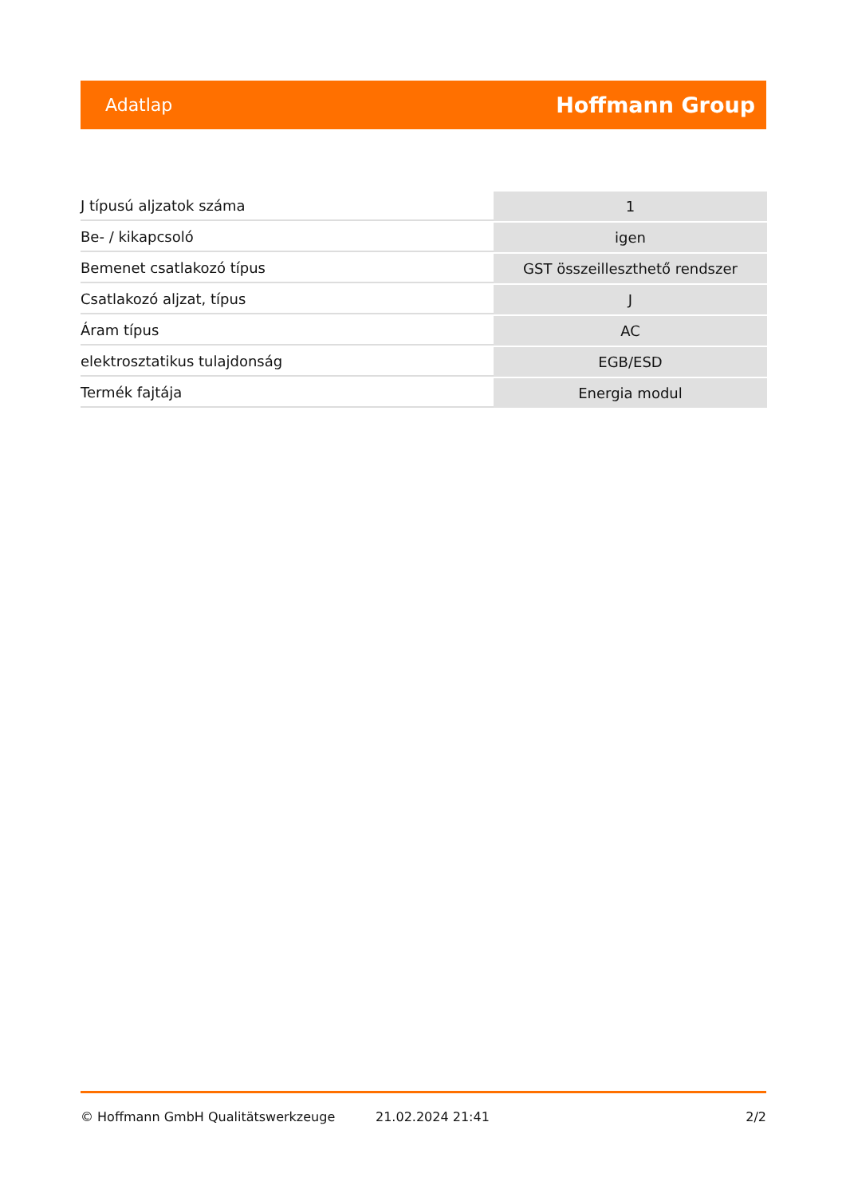Adatlap Hoffmann Group
| J típusú aljzatok száma | 1 |
| Be- / kikapcsoló | igen |
| Bemenet csatlakozó típus | GST összeilleszthető rendszer |
| Csatlakozó aljzat, típus | J |
| Áram típus | AC |
| elektrosztatikus tulajdonság | EGB/ESD |
| Termék fajtája | Energia modul |
© Hoffmann GmbH Qualitätswerkzeuge 21.02.2024 21:41 2/2